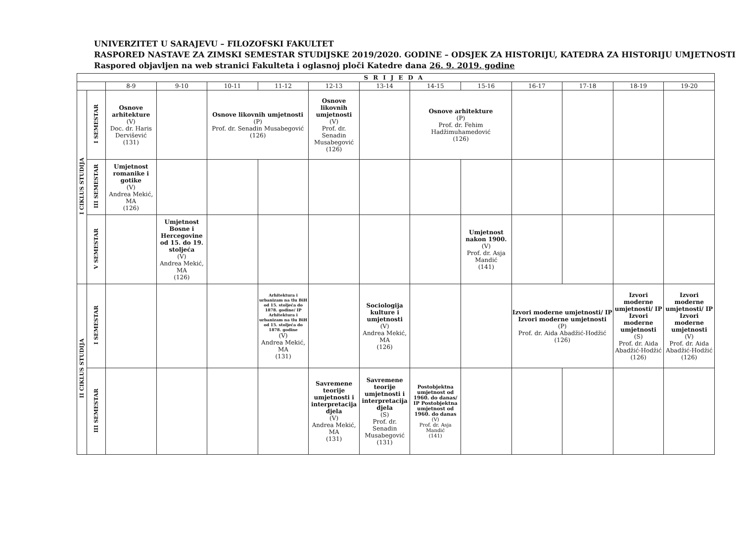UNIVERZITET U SARAJEVU – FILOZOFSKI FAKULTET
RASPORED NASTAVE ZA ZIMSKI SEMESTAR STUDIJSKE 2019/2020. GODINE – ODSJEK ZA HISTORIJU, KATEDRA ZA HISTORIJU UMJETNOSTI
Raspored objavljen na web stranici Fakulteta i oglasnoj ploči Katedre dana 26. 9. 2019. godine
| SRIJEDA | | | | | | | | | | | | | |
| --- | --- | --- | --- | --- | --- | --- | --- | --- | --- | --- | --- | --- | --- |
| | | 8-9 | 9-10 | 10-11 | 11-12 | 12-13 | 13-14 | 14-15 | 15-16 | 16-17 | 17-18 | 18-19 | 19-20 |
| I CIKLUS STUDIJA | I SEMESTAR | Osnove arhitekture (V) Doc. dr. Haris Dervišević (131) | | Osnove likovnih umjetnosti (P) Prof. dr. Senadin Musabegović (126) | | Osnove likovnih umjetnosti (V) Prof. dr. Senadin Musabegović (126) | | Osnove arhitekture (P) Prof. dr. Fehim Hadžimuhamedović (126) | | | | | |
| | III SEMESTAR | Umjetnost romanike i gotike (V) Andrea Mekić, MA (126) | | | | | | | | | | | |
| | V SEMESTAR | | Umjetnost Bosne i Hercegovine od 15. do 19. stoljeća (V) Andrea Mekić, MA (126) | | | | | | Umjetnost nakon 1900. (V) Prof. dr. Asja Mandić (141) | | | | |
| II CIKLUS STUDIJA | I SEMESTAR | | | | Arhitektura i urbanizam na tlu BiH od 15. stoljeća do 1878. godine/ IP Arhitektura i urbanizam na tlu BiH od 15. stoljeća do 1878. godine (V) Andrea Mekić, MA (131) | | Sociologija kulture i umjetnosti (V) Andrea Mekić, MA (126) | | | Izvori moderne umjetnosti/ IP Izvori moderne umjetnosti (P) Prof. dr. Aida Abadžić-Hodžić (126) | | Izvori moderne umjetnosti/ IP Izvori moderne umjetnosti (S) Prof. dr. Aida Abadžić-Hodžić (126) | Izvori moderne umjetnosti/ IP Izvori moderne umjetnosti (V) Prof. dr. Aida Abadžić-Hodžić (126) |
| | III SEMESTAR | | | | | Savremene teorije umjetnosti i interpretacija djela (V) Andrea Mekić, MA (131) | Savremene teorije umjetnosti i interpretacija djela (S) Prof. dr. Senadin Musabegović (131) | Postobjektna umjetnost od 1960. do danas/ IP Postobjektna umjetnost od 1960. do danas (V) Prof. dr. Asja Mandić (141) | | | | | |